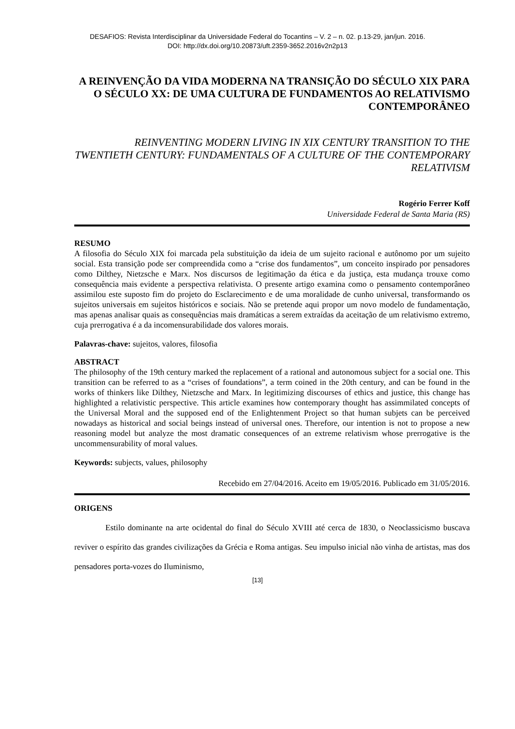DESAFIOS: Revista Interdisciplinar da Universidade Federal do Tocantins – V. 2 – n. 02. p.13-29, jan/jun. 2016.
DOI: http://dx.doi.org/10.20873/uft.2359-3652.2016v2n2p13
A REINVENÇÃO DA VIDA MODERNA NA TRANSIÇÃO DO SÉCULO XIX PARA O SÉCULO XX: DE UMA CULTURA DE FUNDAMENTOS AO RELATIVISMO CONTEMPORÂNEO
REINVENTING MODERN LIVING IN XIX CENTURY TRANSITION TO THE TWENTIETH CENTURY: FUNDAMENTALS OF A CULTURE OF THE CONTEMPORARY RELATIVISM
Rogério Ferrer Koff
Universidade Federal de Santa Maria (RS)
RESUMO
A filosofia do Século XIX foi marcada pela substituição da ideia de um sujeito racional e autônomo por um sujeito social. Esta transição pode ser compreendida como a “crise dos fundamentos”, um conceito inspirado por pensadores como Dilthey, Nietzsche e Marx. Nos discursos de legitimação da ética e da justiça, esta mudança trouxe como consequência mais evidente a perspectiva relativista. O presente artigo examina como o pensamento contemporâneo assimilou este suposto fim do projeto do Esclarecimento e de uma moralidade de cunho universal, transformando os sujeitos universais em sujeitos históricos e sociais. Não se pretende aqui propor um novo modelo de fundamentação, mas apenas analisar quais as consequências mais dramáticas a serem extraídas da aceitação de um relativismo extremo, cuja prerrogativa é a da incomensurabilidade dos valores morais.
Palavras-chave: sujeitos, valores, filosofia
ABSTRACT
The philosophy of the 19th century marked the replacement of a rational and autonomous subject for a social one. This transition can be referred to as a “crises of foundations”, a term coined in the 20th century, and can be found in the works of thinkers like Dilthey, Nietzsche and Marx. In legitimizing discourses of ethics and justice, this change has highlighted a relativistic perspective. This article examines how contemporary thought has assimmilated concepts of the Universal Moral and the supposed end of the Enlightenment Project so that human subjets can be perceived nowadays as historical and social beings instead of universal ones. Therefore, our intention is not to propose a new reasoning model but analyze the most dramatic consequences of an extreme relativism whose prerrogative is the uncommensurability of moral values.
Keywords: subjects, values, philosophy
Recebido em 27/04/2016. Aceito em 19/05/2016. Publicado em 31/05/2016.
ORIGENS
Estilo dominante na arte ocidental do final do Século XVIII até cerca de 1830, o Neoclassicismo buscava reviver o espírito das grandes civilizações da Grécia e Roma antigas. Seu impulso inicial não vinha de artistas, mas dos pensadores porta-vozes do Iluminismo,
[13]